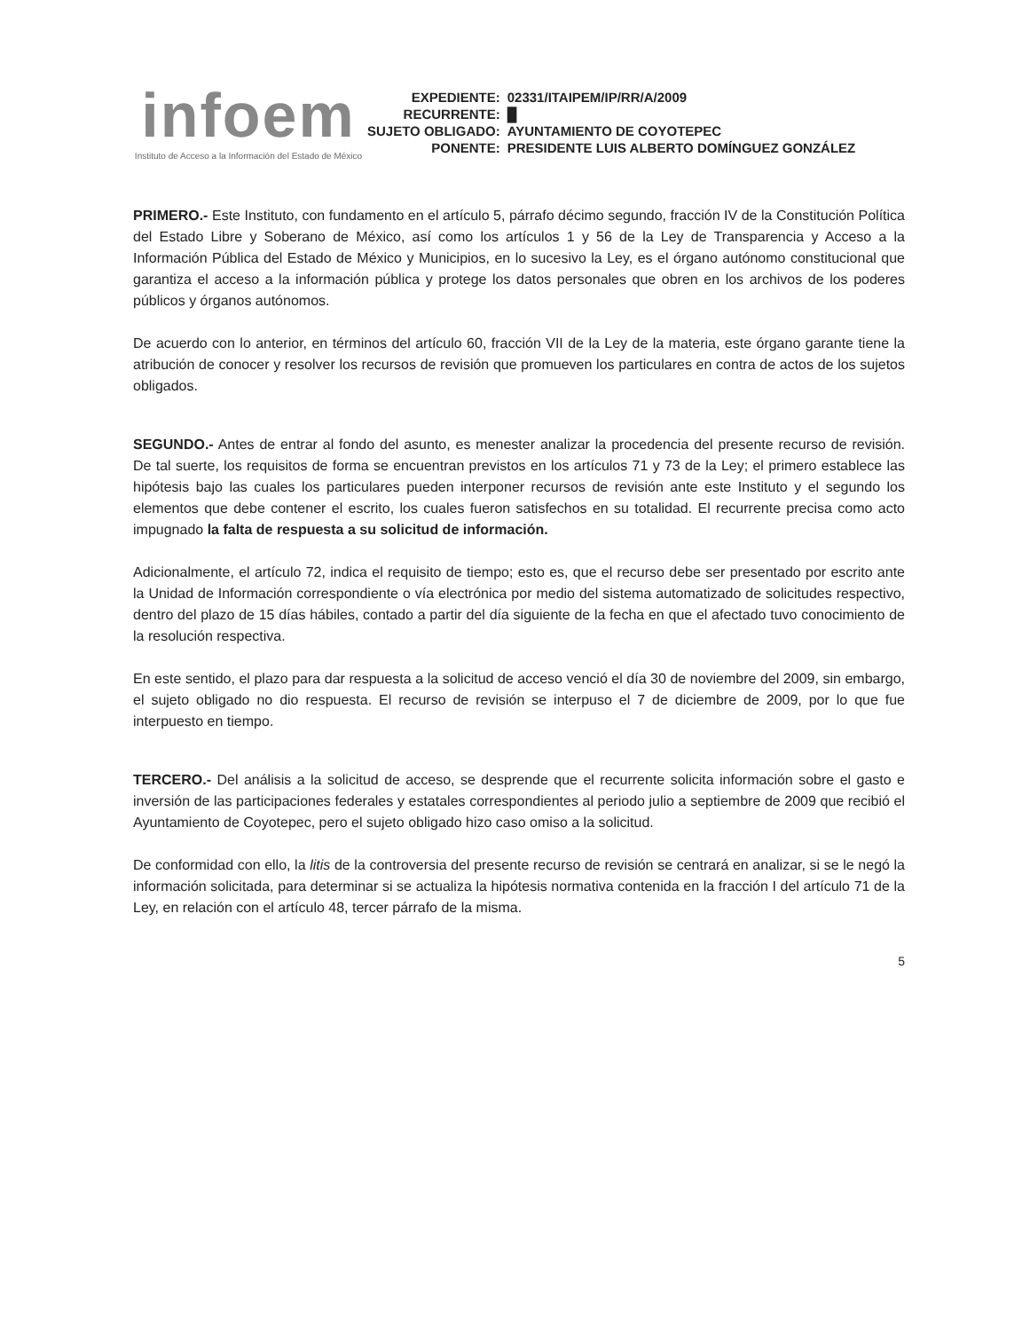infoem
Instituto de Acceso a la Información del Estado de México
| EXPEDIENTE: | 02331/ITAIPEM/IP/RR/A/2009 |
| RECURRENTE: | █ |
| SUJETO OBLIGADO: | AYUNTAMIENTO DE COYOTEPEC |
| PONENTE: | PRESIDENTE LUIS ALBERTO DOMÍNGUEZ GONZÁLEZ |
PRIMERO.- Este Instituto, con fundamento en el artículo 5, párrafo décimo segundo, fracción IV de la Constitución Política del Estado Libre y Soberano de México, así como los artículos 1 y 56 de la Ley de Transparencia y Acceso a la Información Pública del Estado de México y Municipios, en lo sucesivo la Ley, es el órgano autónomo constitucional que garantiza el acceso a la información pública y protege los datos personales que obren en los archivos de los poderes públicos y órganos autónomos.
De acuerdo con lo anterior, en términos del artículo 60, fracción VII de la Ley de la materia, este órgano garante tiene la atribución de conocer y resolver los recursos de revisión que promueven los particulares en contra de actos de los sujetos obligados.
SEGUNDO.- Antes de entrar al fondo del asunto, es menester analizar la procedencia del presente recurso de revisión. De tal suerte, los requisitos de forma se encuentran previstos en los artículos 71 y 73 de la Ley; el primero establece las hipótesis bajo las cuales los particulares pueden interponer recursos de revisión ante este Instituto y el segundo los elementos que debe contener el escrito, los cuales fueron satisfechos en su totalidad. El recurrente precisa como acto impugnado la falta de respuesta a su solicitud de información.
Adicionalmente, el artículo 72, indica el requisito de tiempo; esto es, que el recurso debe ser presentado por escrito ante la Unidad de Información correspondiente o vía electrónica por medio del sistema automatizado de solicitudes respectivo, dentro del plazo de 15 días hábiles, contado a partir del día siguiente de la fecha en que el afectado tuvo conocimiento de la resolución respectiva.
En este sentido, el plazo para dar respuesta a la solicitud de acceso venció el día 30 de noviembre del 2009, sin embargo, el sujeto obligado no dio respuesta. El recurso de revisión se interpuso el 7 de diciembre de 2009, por lo que fue interpuesto en tiempo.
TERCERO.- Del análisis a la solicitud de acceso, se desprende que el recurrente solicita información sobre el gasto e inversión de las participaciones federales y estatales correspondientes al periodo julio a septiembre de 2009 que recibió el Ayuntamiento de Coyotepec, pero el sujeto obligado hizo caso omiso a la solicitud.
De conformidad con ello, la litis de la controversia del presente recurso de revisión se centrará en analizar, si se le negó la información solicitada, para determinar si se actualiza la hipótesis normativa contenida en la fracción I del artículo 71 de la Ley, en relación con el artículo 48, tercer párrafo de la misma.
5